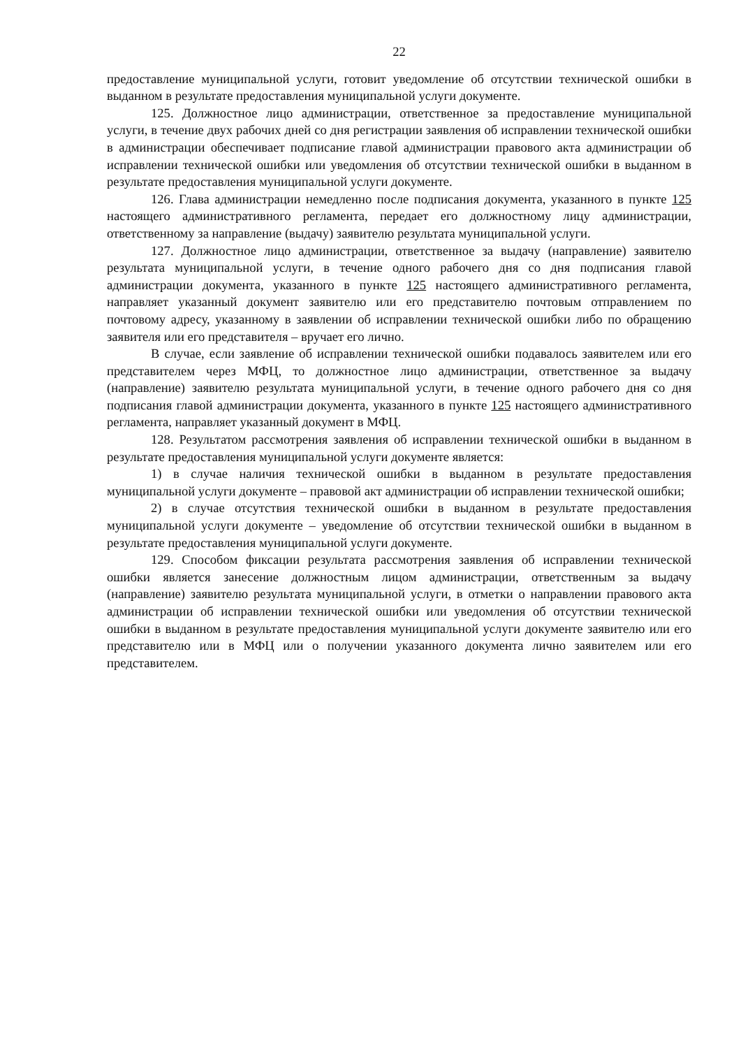22
предоставление муниципальной услуги, готовит уведомление об отсутствии технической ошибки в выданном в результате предоставления муниципальной услуги документе.
125. Должностное лицо администрации, ответственное за предоставление муниципальной услуги, в течение двух рабочих дней со дня регистрации заявления об исправлении технической ошибки в администрации обеспечивает подписание главой администрации правового акта администрации об исправлении технической ошибки или уведомления об отсутствии технической ошибки в выданном в результате предоставления муниципальной услуги документе.
126. Глава администрации немедленно после подписания документа, указанного в пункте 125 настоящего административного регламента, передает его должностному лицу администрации, ответственному за направление (выдачу) заявителю результата муниципальной услуги.
127. Должностное лицо администрации, ответственное за выдачу (направление) заявителю результата муниципальной услуги, в течение одного рабочего дня со дня подписания главой администрации документа, указанного в пункте 125 настоящего административного регламента, направляет указанный документ заявителю или его представителю почтовым отправлением по почтовому адресу, указанному в заявлении об исправлении технической ошибки либо по обращению заявителя или его представителя – вручает его лично.
В случае, если заявление об исправлении технической ошибки подавалось заявителем или его представителем через МФЦ, то должностное лицо администрации, ответственное за выдачу (направление) заявителю результата муниципальной услуги, в течение одного рабочего дня со дня подписания главой администрации документа, указанного в пункте 125 настоящего административного регламента, направляет указанный документ в МФЦ.
128. Результатом рассмотрения заявления об исправлении технической ошибки в выданном в результате предоставления муниципальной услуги документе является:
1) в случае наличия технической ошибки в выданном в результате предоставления муниципальной услуги документе – правовой акт администрации об исправлении технической ошибки;
2) в случае отсутствия технической ошибки в выданном в результате предоставления муниципальной услуги документе – уведомление об отсутствии технической ошибки в выданном в результате предоставления муниципальной услуги документе.
129. Способом фиксации результата рассмотрения заявления об исправлении технической ошибки является занесение должностным лицом администрации, ответственным за выдачу (направление) заявителю результата муниципальной услуги, в отметки о направлении правового акта администрации об исправлении технической ошибки или уведомления об отсутствии технической ошибки в выданном в результате предоставления муниципальной услуги документе заявителю или его представителю или в МФЦ или о получении указанного документа лично заявителем или его представителем.